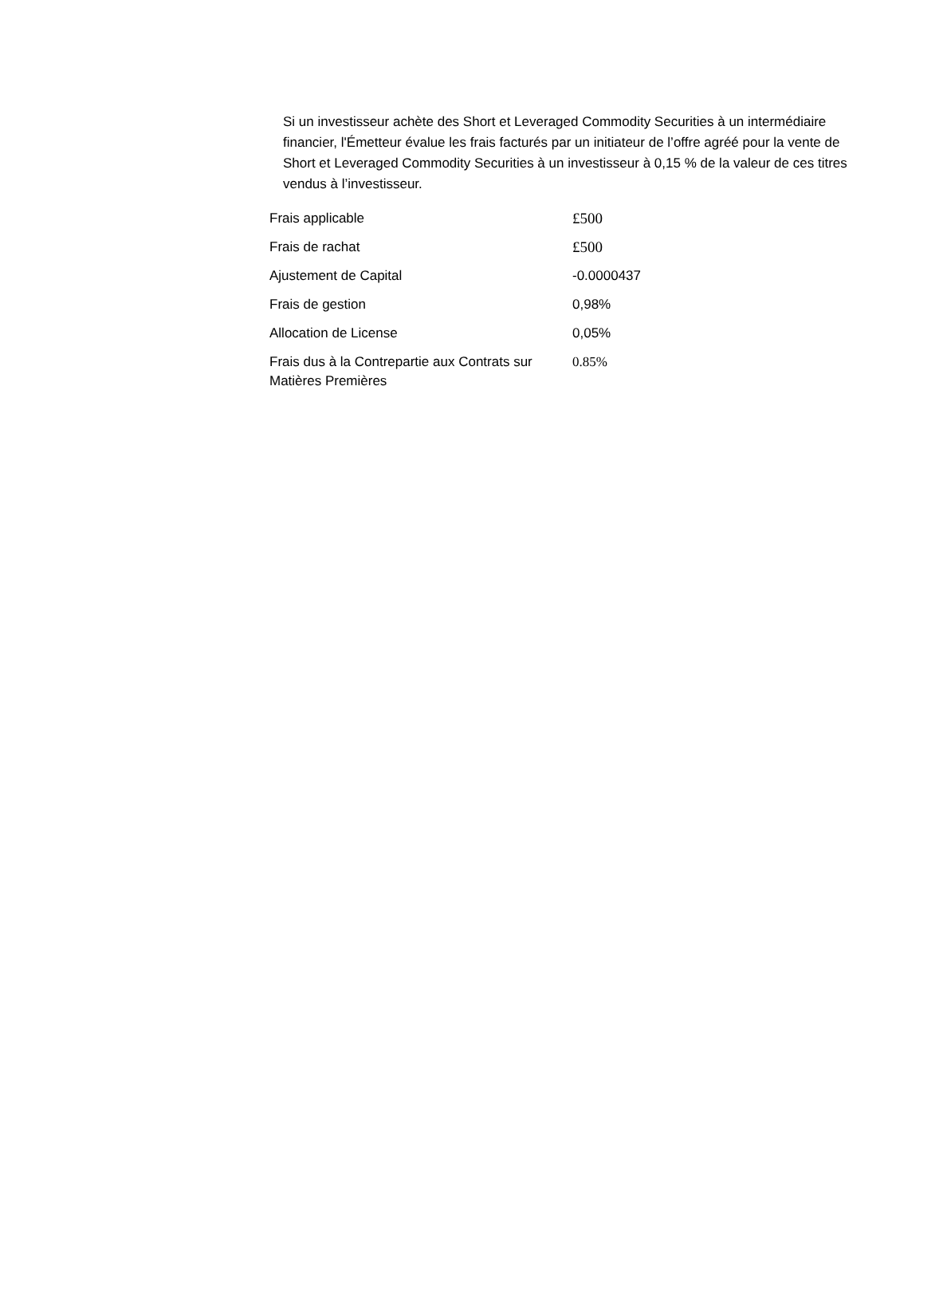Si un investisseur achète des Short et Leveraged Commodity Securities à un intermédiaire financier, l'Émetteur évalue les frais facturés par un initiateur de l’offre agréé pour la vente de Short et Leveraged Commodity Securities à un investisseur à 0,15 % de la valeur de ces titres vendus à l’investisseur.
| Frais applicable | £500 |
| Frais de rachat | £500 |
| Ajustement de Capital | -0.0000437 |
| Frais de gestion | 0,98% |
| Allocation de License | 0,05% |
| Frais dus à la Contrepartie aux Contrats sur Matières Premières | 0.85% |